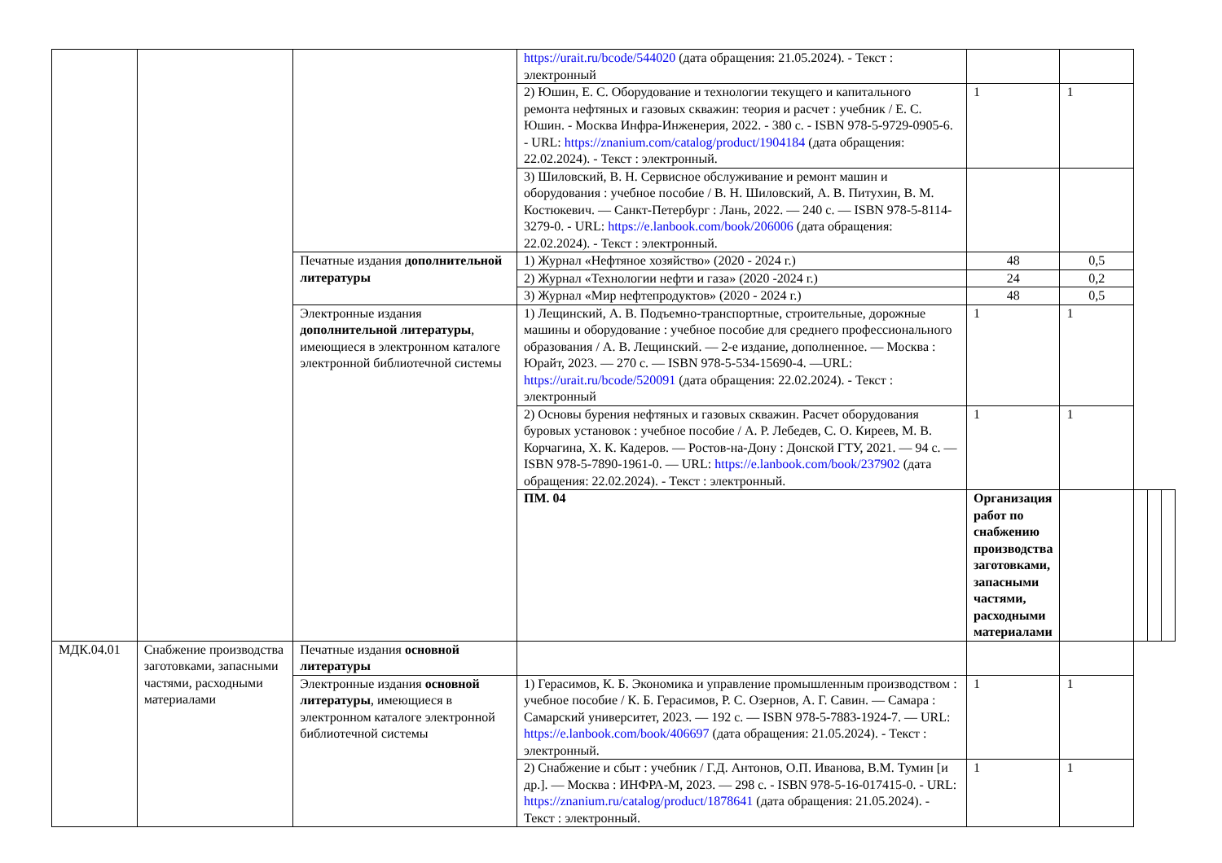| | | | https://urait.ru/bcode/544020 (дата обращения: 21.05.2024). - Текст : электронный | | | | | |
| | | | 2) Юшин, Е. С. Оборудование и технологии текущего и капитального ремонта нефтяных и газовых скважин: теория и расчет : учебник / Е. С. Юшин. - Москва Инфра-Инженерия, 2022. - 380 с. - ISBN 978-5-9729-0905-6. - URL: https://znanium.com/catalog/product/1904184 (дата обращения: 22.02.2024). - Текст : электронный. | 1 | 1 | | | |
| | | | 3) Шиловский, В. Н. Сервисное обслуживание и ремонт машин и оборудования : учебное пособие / В. Н. Шиловский, А. В. Питухин, В. М. Костюкевич. — Санкт-Петербург : Лань, 2022. — 240 с. — ISBN 978-5-8114-3279-0. - URL: https://e.lanbook.com/book/206006 (дата обращения: 22.02.2024). - Текст : электронный. | | | | | |
| | | Печатные издания дополнительной литературы | 1) Журнал «Нефтяное хозяйство» (2020 - 2024 г.) | 48 | 0,5 | | | |
| | | | 2) Журнал «Технологии нефти и газа» (2020 -2024 г.) | 24 | 0,2 | | | |
| | | | 3) Журнал «Мир нефтепродуктов» (2020 - 2024 г.) | 48 | 0,5 | | | |
| | | Электронные издания дополнительной литературы , имеющиеся в электронном каталоге электронной библиотечной системы | 1) Лещинский, А. В. Подъемно-транспортные, строительные, дорожные машины и оборудование : учебное пособие для среднего профессионального образования / А. В. Лещинский. — 2-е издание, дополненное. — Москва : Юрайт, 2023. — 270 с. — ISBN 978-5-534-15690-4. —URL: https://urait.ru/bcode/520091 (дата обращения: 22.02.2024). - Текст : электронный | 1 | 1 | | | |
| | | | 2) Основы бурения нефтяных и газовых скважин. Расчет оборудования буровых установок : учебное пособие / А. Р. Лебедев, С. О. Киреев, М. В. Корчагина, Х. К. Кадеров. — Ростов-на-Дону : Донской ГТУ, 2021. — 94 с. — ISBN 978-5-7890-1961-0. — URL: https://e.lanbook.com/book/237902 (дата обращения: 22.02.2024). - Текст : электронный. | 1 | 1 | | | |
| | | | ПМ. 04 | Организация работ по снабжению производства заготовками, запасными частями, расходными материалами | | | | |
| МДК.04.01 | Снабжение производства заготовками, запасными частями, расходными материалами | Печатные издания основной литературы | | | | | | |
| | | Электронные издания основной литературы , имеющиеся в электронном каталоге электронной библиотечной системы | 1) Герасимов, К. Б. Экономика и управление промышленным производством : учебное пособие / К. Б. Герасимов, Р. С. Озернов, А. Г. Савин. — Самара : Самарский университет, 2023. — 192 с. — ISBN 978-5-7883-1924-7. — URL: https://e.lanbook.com/book/406697 (дата обращения: 21.05.2024). - Текст : электронный. | 1 | 1 | | | |
| | | | 2) Снабжение и сбыт : учебник / Г.Д. Антонов, О.П. Иванова, В.М. Тумин [и др.]. — Москва : ИНФРА-М, 2023. — 298 с. - ISBN 978-5-16-017415-0. - URL: https://znanium.ru/catalog/product/1878641 (дата обращения: 21.05.2024). - Текст : электронный. | 1 | 1 | | | |